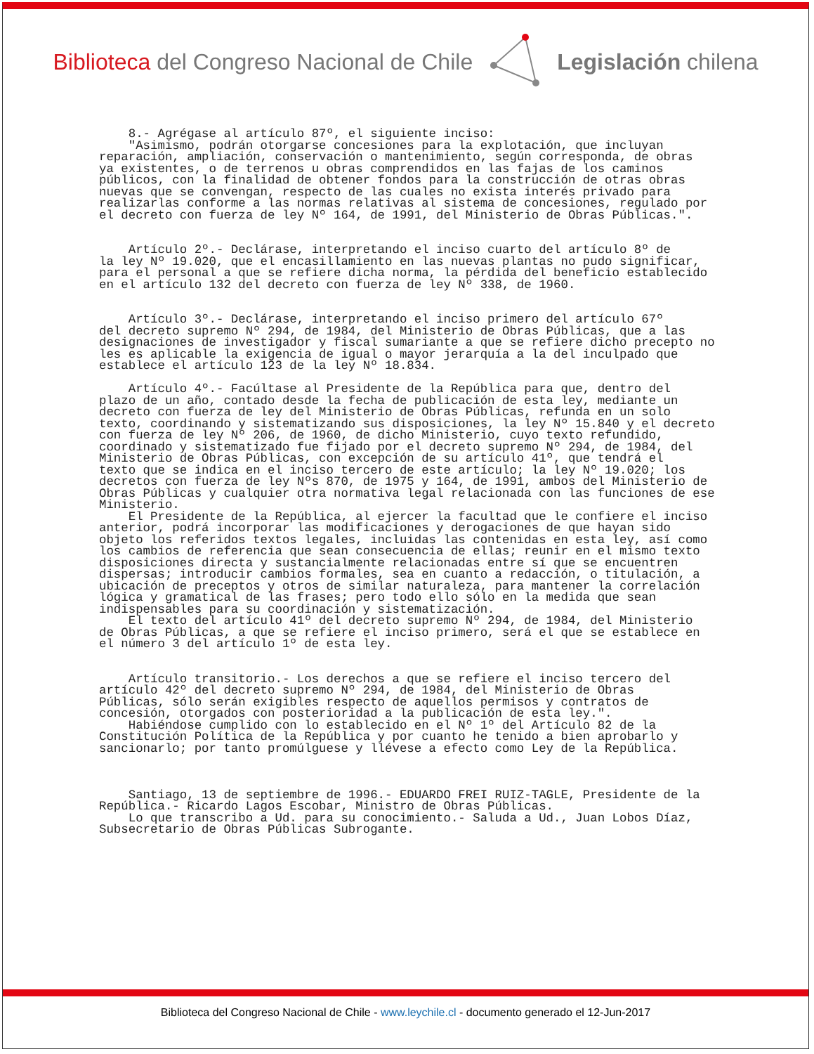Biblioteca del Congreso Nacional de Chile
Legislación chilena
8.- Agrégase al artículo 87º, el siguiente inciso: "Asimismo, podrán otorgarse concesiones para la explotación, que incluyan reparación, ampliación, conservación o mantenimiento, según corresponda, de obras ya existentes, o de terrenos u obras comprendidos en las fajas de los caminos públicos, con la finalidad de obtener fondos para la construcción de otras obras nuevas que se convengan, respecto de las cuales no exista interés privado para realizarlas conforme a las normas relativas al sistema de concesiones, regulado por el decreto con fuerza de ley Nº 164, de 1991, del Ministerio de Obras Públicas.". Artículo 2º.- Declárase, interpretando el inciso cuarto del artículo 8º de la ley Nº 19.020, que el encasillamiento en las nuevas plantas no pudo significar, para el personal a que se refiere dicha norma, la pérdida del beneficio establecido en el artículo 132 del decreto con fuerza de ley Nº 338, de 1960. Artículo 3º.- Declárase, interpretando el inciso primero del artículo 67º del decreto supremo Nº 294, de 1984, del Ministerio de Obras Públicas, que a las designaciones de investigador y fiscal sumariante a que se refiere dicho precepto no les es aplicable la exigencia de igual o mayor jerarquía a la del inculpado que establece el artículo 123 de la ley Nº 18.834. Artículo 4º.- Facúltase al Presidente de la República para que, dentro del plazo de un año, contado desde la fecha de publicación de esta ley, mediante un decreto con fuerza de ley del Ministerio de Obras Públicas, refunda en un solo texto, coordinando y sistematizando sus disposiciones, la ley Nº 15.840 y el decreto con fuerza de ley Nº 206, de 1960, de dicho Ministerio, cuyo texto refundido, coordinado y sistematizado fue fijado por el decreto supremo Nº 294, de 1984, del Ministerio de Obras Públicas, con excepción de su artículo 41º, que tendrá el texto que se indica en el inciso tercero de este artículo; la ley Nº 19.020; los decretos con fuerza de ley Nºs 870, de 1975 y 164, de 1991, ambos del Ministerio de Obras Públicas y cualquier otra normativa legal relacionada con las funciones de ese Ministerio. El Presidente de la República, al ejercer la facultad que le confiere el inciso anterior, podrá incorporar las modificaciones y derogaciones de que hayan sido objeto los referidos textos legales, incluidas las contenidas en esta ley, así como los cambios de referencia que sean consecuencia de ellas; reunir en el mismo texto disposiciones directa y sustancialmente relacionadas entre sí que se encuentren dispersas; introducir cambios formales, sea en cuanto a redacción, o titulación, a ubicación de preceptos y otros de similar naturaleza, para mantener la correlación lógica y gramatical de las frases; pero todo ello sólo en la medida que sean indispensables para su coordinación y sistematización. El texto del artículo 41º del decreto supremo Nº 294, de 1984, del Ministerio de Obras Públicas, a que se refiere el inciso primero, será el que se establece en el número 3 del artículo 1º de esta ley. Artículo transitorio.- Los derechos a que se refiere el inciso tercero del artículo 42º del decreto supremo Nº 294, de 1984, del Ministerio de Obras Públicas, sólo serán exigibles respecto de aquellos permisos y contratos de concesión, otorgados con posterioridad a la publicación de esta ley.". Habiéndose cumplido con lo establecido en el Nº 1º del Artículo 82 de la Constitución Política de la República y por cuanto he tenido a bien aprobarlo y sancionarlo; por tanto promúlguese y llévese a efecto como Ley de la República. Santiago, 13 de septiembre de 1996.- EDUARDO FREI RUIZ-TAGLE, Presidente de la República.- Ricardo Lagos Escobar, Ministro de Obras Públicas. Lo que transcribo a Ud. para su conocimiento.- Saluda a Ud., Juan Lobos Díaz, Subsecretario de Obras Públicas Subrogante.
Biblioteca del Congreso Nacional de Chile - www.leychile.cl - documento generado el 12-Jun-2017